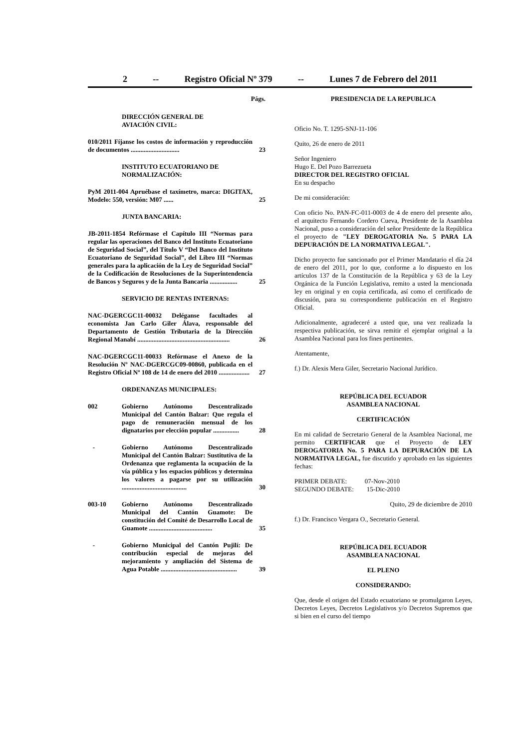2 -- Registro Oficial Nº 379 -- Lunes 7 de Febrero del 2011
Págs.
DIRECCIÓN GENERAL DE
AVIACIÓN CIVIL:
010/2011 Fíjanse los costos de información y reproducción de documentos ..............................
23
INSTITUTO ECUATORIANO DE NORMALIZACIÓN:
PyM 2011-004 Apruébase el taxímetro, marca: DIGITAX, Modelo: 550, versión: M07 ......
25
JUNTA BANCARIA:
JB-2011-1854 Refórmase el Capítulo III “Normas para regular las operaciones del Banco del Instituto Ecuatoriano de Seguridad Social”, del Título V “Del Banco del Instituto Ecuatoriano de Seguridad Social”, del Libro III “Normas generales para la aplicación de la Ley de Seguridad Social” de la Codificación de Resoluciones de la Superintendencia de Bancos y Seguros y de la Junta Bancaria .................
25
SERVICIO DE RENTAS INTERNAS:
NAC-DGERCGC11-00032 Deléganse facultades al economista Jan Carlo Giler Álava, responsable del Departamento de Gestión Tributaria de la Dirección Regional Manabí .........................................................
26
NAC-DGERCGC11-00033 Refórmase el Anexo de la Resolución Nº NAC-DGERCGC09-00860, publicada en el Registro Oficial Nº 108 de 14 de enero del 2010 ...................
27
ORDENANZAS MUNICIPALES:
002 Gobierno Autónomo Descentralizado Municipal del Cantón Balzar: Que regula el pago de remuneración mensual de los dignatarios por elección popular ................
28
- Gobierno Autónomo Descentralizado Municipal del Cantón Balzar: Sustitutiva de la Ordenanza que reglamenta la ocupación de la vía pública y los espacios públicos y determina los valores a pagarse por su utilización ........................................
30
003-10 Gobierno Autónomo Descentralizado Municipal del Cantón Guamote: De constitución del Comité de Desarrollo Local de Guamote .......................................
35
- Gobierno Municipal del Cantón Pujilí: De contribución especial de mejoras del mejoramiento y ampliación del Sistema de Agua Potable ...............................................
39
PRESIDENCIA DE LA REPUBLICA
Oficio No. T. 1295-SNJ-11-106
Quito, 26 de enero de 2011
Señor Ingeniero
Hugo E. Del Pozo Barrezueta
DIRECTOR DEL REGISTRO OFICIAL
En su despacho
De mi consideración:
Con oficio No. PAN-FC-011-0003 de 4 de enero del presente año, el arquitecto Fernando Cordero Cueva, Presidente de la Asamblea Nacional, puso a consideración del señor Presidente de la República el proyecto de "LEY DEROGATORIA No. 5 PARA LA DEPURACIÓN DE LA NORMATIVA LEGAL".
Dicho proyecto fue sancionado por el Primer Mandatario el día 24 de enero del 2011, por lo que, conforme a lo dispuesto en los artículos 137 de la Constitución de la República y 63 de la Ley Orgánica de la Función Legislativa, remito a usted la mencionada ley en original y en copia certificada, así como el certificado de discusión, para su correspondiente publicación en el Registro Oficial.
Adicionalmente, agradeceré a usted que, una vez realizada la respectiva publicación, se sirva remitir el ejemplar original a la Asamblea Nacional para los fines pertinentes.
Atentamente,
f.) Dr. Alexis Mera Giler, Secretario Nacional Jurídico.
REPÚBLICA DEL ECUADOR
ASAMBLEA NACIONAL
CERTIFICACIÓN
En mi calidad de Secretario General de la Asamblea Nacional, me permito CERTIFICAR que el Proyecto de LEY DEROGATORIA No. 5 PARA LA DEPURACIÓN DE LA NORMATIVA LEGAL, fue discutido y aprobado en las siguientes fechas:
PRIMER DEBATE: 07-Nov-2010
SEGUNDO DEBATE: 15-Dic-2010
Quito, 29 de diciembre de 2010
f.) Dr. Francisco Vergara O., Secretario General.
REPÚBLICA DEL ECUADOR
ASAMBLEA NACIONAL
EL PLENO
CONSIDERANDO:
Que, desde el origen del Estado ecuatoriano se promulgaron Leyes, Decretos Leyes, Decretos Legislativos y/o Decretos Supremos que si bien en el curso del tiempo